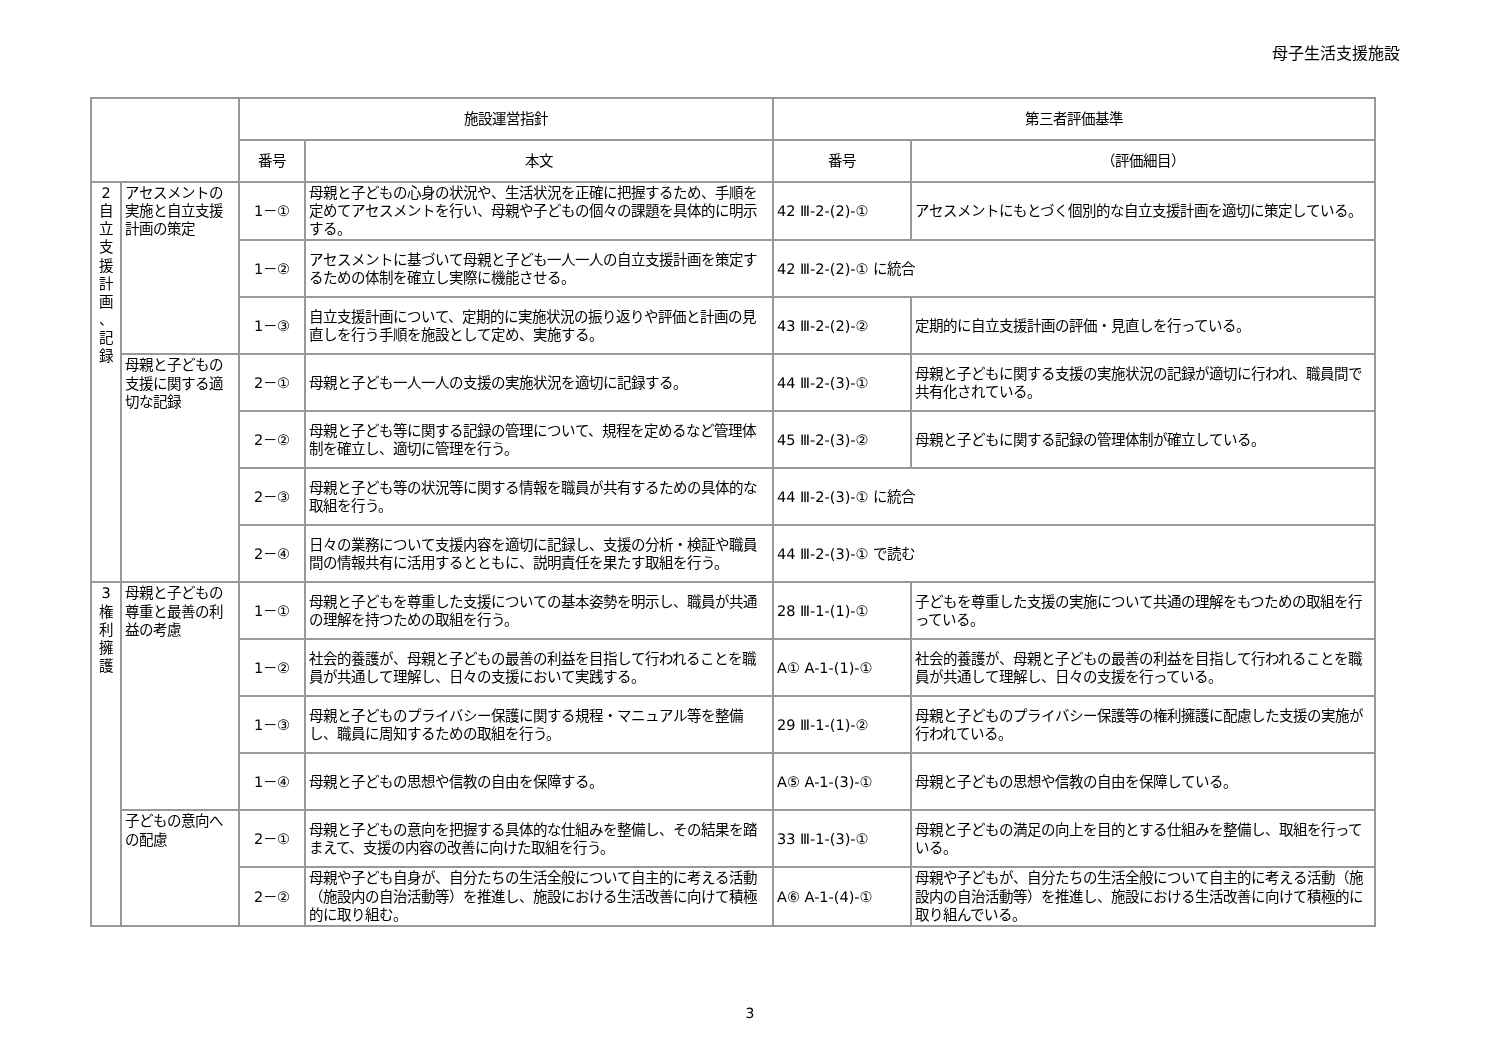母子生活支援施設
| | | 施設運営指針 | | 第三者評価基準 | |
| --- | --- | --- | --- | --- | --- |
| | | 番号 | 本文 | 番号 | （評価細目） |
| 2 自 立 支 援 計 画 、 記 録 | アセスメントの実施と自立支援計画の策定 | 1－① | 母親と子どもの心身の状況や、生活状況を正確に把握するため、手順を定めてアセスメントを行い、母親や子どもの個々の課題を具体的に明示する。 | 42 Ⅲ-2-(2)-① | アセスメントにもとづく個別的な自立支援計画を適切に策定している。 |
| | | 1－② | アセスメントに基づいて母親と子ども一人一人の自立支援計画を策定するための体制を確立し実際に機能させる。 | 42 Ⅲ-2-(2)-① に統合 | |
| | | 1－③ | 自立支援計画について、定期的に実施状況の振り返りや評価と計画の見直しを行う手順を施設として定め、実施する。 | 43 Ⅲ-2-(2)-② | 定期的に自立支援計画の評価・見直しを行っている。 |
| | 母親と子どもの支援に関する適切な記録 | 2－① | 母親と子ども一人一人の支援の実施状況を適切に記録する。 | 44 Ⅲ-2-(3)-① | 母親と子どもに関する支援の実施状況の記録が適切に行われ、職員間で共有化されている。 |
| | | 2－② | 母親と子ども等に関する記録の管理について、規程を定めるなど管理体制を確立し、適切に管理を行う。 | 45 Ⅲ-2-(3)-② | 母親と子どもに関する記録の管理体制が確立している。 |
| | | 2－③ | 母親と子ども等の状況等に関する情報を職員が共有するための具体的な取組を行う。 | 44 Ⅲ-2-(3)-① に統合 | |
| | | 2－④ | 日々の業務について支援内容を適切に記録し、支援の分析・検証や職員間の情報共有に活用するとともに、説明責任を果たす取組を行う。 | 44 Ⅲ-2-(3)-① で読む | |
| 3 権 利 擁 護 | 母親と子どもの尊重と最善の利益の考慮 | 1－① | 母親と子どもを尊重した支援についての基本姿勢を明示し、職員が共通の理解を持つための取組を行う。 | 28 Ⅲ-1-(1)-① | 子どもを尊重した支援の実施について共通の理解をもつための取組を行っている。 |
| | | 1－② | 社会的養護が、母親と子どもの最善の利益を目指して行われることを職員が共通して理解し、日々の支援において実践する。 | A① A-1-(1)-① | 社会的養護が、母親と子どもの最善の利益を目指して行われることを職員が共通して理解し、日々の支援を行っている。 |
| | | 1－③ | 母親と子どものプライバシー保護に関する規程・マニュアル等を整備し、職員に周知するための取組を行う。 | 29 Ⅲ-1-(1)-② | 母親と子どものプライバシー保護等の権利擁護に配慮した支援の実施が行われている。 |
| | | 1－④ | 母親と子どもの思想や信教の自由を保障する。 | A⑤ A-1-(3)-① | 母親と子どもの思想や信教の自由を保障している。 |
| | 子どもの意向への配慮 | 2－① | 母親と子どもの意向を把握する具体的な仕組みを整備し、その結果を踏まえて、支援の内容の改善に向けた取組を行う。 | 33 Ⅲ-1-(3)-① | 母親と子どもの満足の向上を目的とする仕組みを整備し、取組を行っている。 |
| | | 2－② | 母親や子ども自身が、自分たちの生活全般について自主的に考える活動（施設内の自治活動等）を推進し、施設における生活改善に向けて積極的に取り組む。 | A⑥ A-1-(4)-① | 母親や子どもが、自分たちの生活全般について自主的に考える活動（施設内の自治活動等）を推進し、施設における生活改善に向けて積極的に取り組んでいる。 |
3